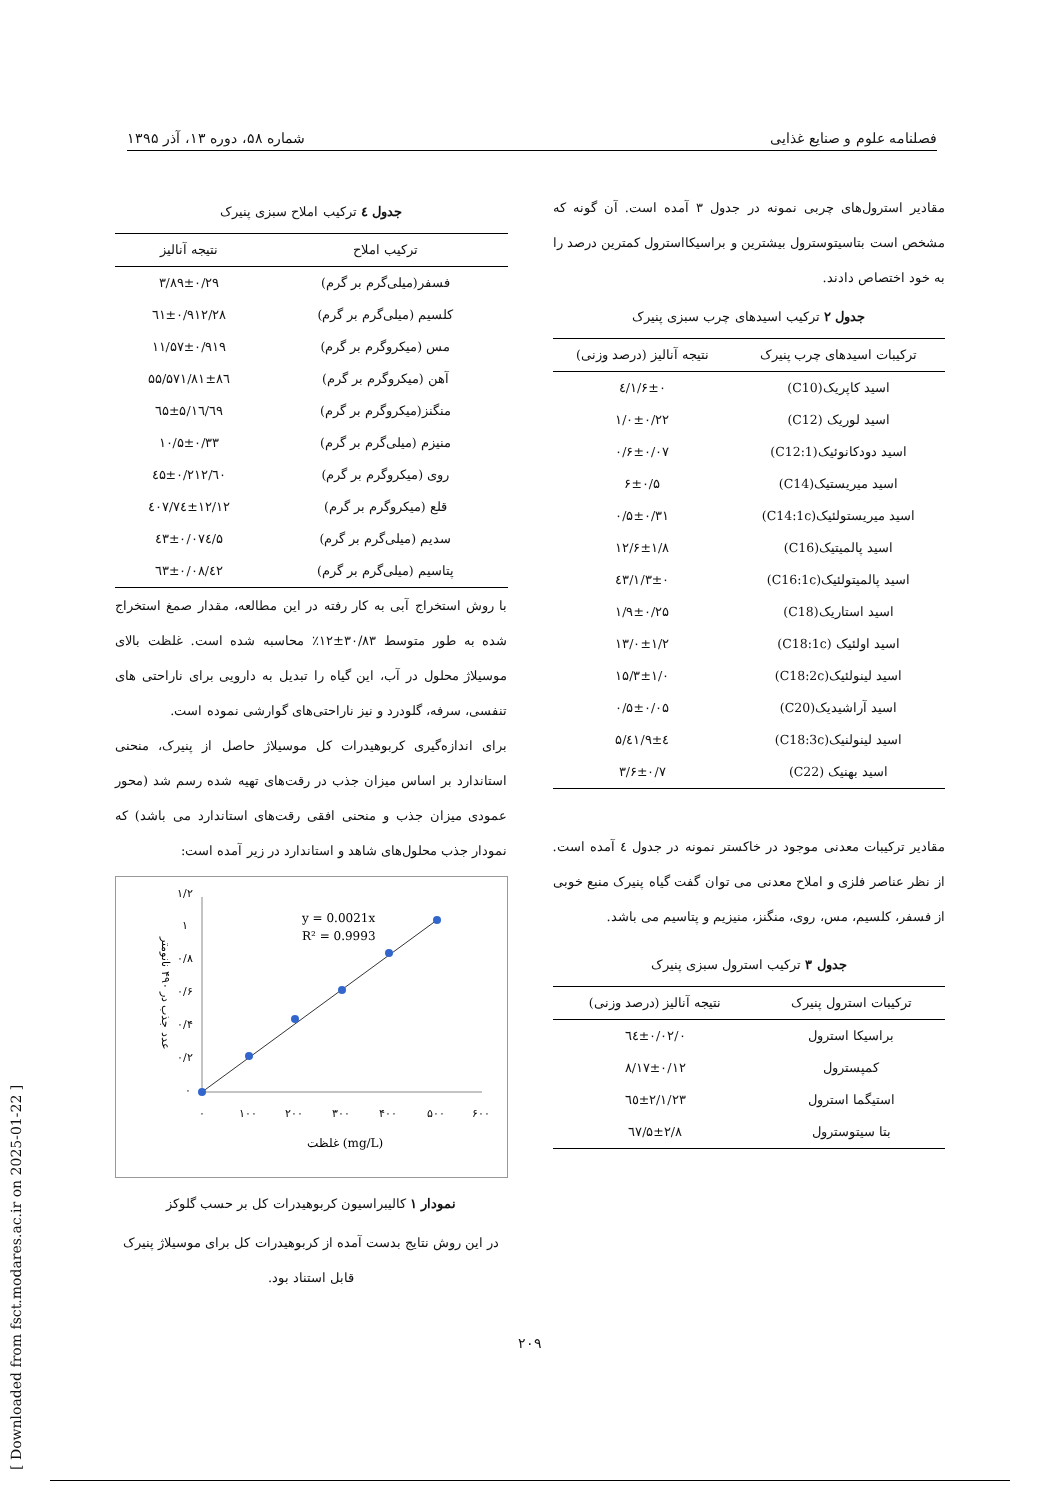فصلنامه علوم و صنایع غذایی شماره ۵۸، دوره ۱۳، آذر ۱۳۹۵
مقادیر استرول‌های چربی نمونه در جدول ۳ آمده است. آن گونه که مشخص است بتاسیتوسترول بیشترین و براسیکااسترول کمترین درصد را به خود اختصاص دادند.
جدول ۲ ترکیب اسیدهای چرب سبزی پنیرک
| ترکیبات اسیدهای چرب پنیرک | نتیجه آنالیز (درصد وزنی) |
| --- | --- |
| اسید کاپریک(C10) | ۱/۶±۰/٤ |
| اسید لوریک (C12) | ۱/۰±۰/۲۲ |
| اسید دودکانوئیک(C12:1) | ۰/۶±۰/۰۷ |
| اسید میریستیک(C14) | ۶±۰/۵ |
| اسید میریستولئیک(C14:1c) | ۰/۵±۰/۳۱ |
| اسید پالمیتیک(C16) | ۱۲/۶±۱/۸ |
| اسید پالمیتولئیک(C16:1c) | ۱/۳±۰/٤۳ |
| اسید استاریک(C18) | ۱/۹±۰/۲۵ |
| اسید اولئیک (C18:1c) | ۱۳/۰±۱/۲ |
| اسید لینولئیک(C18:2c) | ۱۵/۳±۱/۰ |
| اسید آراشیدیک(C20) | ۰/۵±۰/۰۵ |
| اسید لینولنیک(C18:3c) | ٤۱/۹±٤/۵ |
| اسید بهنیک (C22) | ۳/۶±۰/۷ |
مقادیر ترکیبات معدنی موجود در خاکستر نمونه در جدول ٤ آمده است. از نظر عناصر فلزی و املاح معدنی می توان گفت گیاه پنیرک منبع خوبی از فسفر، کلسیم، مس، روی، منگنز، منیزیم و پتاسیم می باشد.
جدول ۳ ترکیب استرول سبزی پنیرک
| ترکیبات استرول پنیرک | نتیجه آنالیز (درصد وزنی) |
| --- | --- |
| براسیکا استرول | ۰/٦٤±۰/۰۲ |
| کمپسترول | ۸/۱۷±۰/۱۲ |
| استیگما استرول | ۲۳/٦٥±۲/۱ |
| بتا سیتوسترول | ٦۷/۵±۲/۸ |
جدول ٤ ترکیب املاح سبزی پنیرک
| ترکیب املاح | نتیجه آنالیز |
| --- | --- |
| فسفر(میلی‌گرم بر گرم) | ۳/۸۹±۰/۲۹ |
| کلسیم (میلی‌گرم بر گرم) | ۲۸/٦۱±۰/۹۱۲ |
| مس (میکروگرم بر گرم) | ۱۱/۵۷±۰/۹۱۹ |
| آهن (میکروگرم بر گرم) | ۵۷۱/۸۱±۸٦/۵۵ |
| منگنز(میکروگرم بر گرم) | ٦۹/٦۵±۵/۱٦ |
| منیزم (میلی‌گرم بر گرم) | ۱۰/۵±۰/۳۳ |
| روی (میکروگرم بر گرم) | ٦۰/٤۵±۰/۲۱۲ |
| قلع (میکروگرم بر گرم) | ٤۰۷/۷٤±۱۲/۱۲ |
| سدیم (میلی‌گرم بر گرم) | ۵/٤۳±۰/۰۷٤ |
| پتاسیم (میلی‌گرم بر گرم) | ٤۲/٦۳±۰/۰۸ |
با روش استخراج آبی به کار رفته در این مطالعه، مقدار صمغ استخراج شده به طور متوسط ۳۰/۸۳±۱۲٪ محاسبه شده است. غلظت بالای موسیلاژ محلول در آب، این گیاه را تبدیل به دارویی برای ناراحتی های تنفسی، سرفه، گلودرد و نیز ناراحتی‌های گوارشی نموده است.
برای اندازه‌گیری کربوهیدرات کل موسیلاژ حاصل از پنیرک، منحنی استاندارد بر اساس میزان جذب در رقت‌های تهیه شده رسم شد (محور عمودی میزان جذب و منحنی افقی رقت‌های استاندارد می باشد) که نمودار جذب محلول‌های شاهد و استاندارد در زیر آمده است:
y = 0.0021x
R² = 0.9993
۱/۲
۱
۰/۸
۰/۶
۰/۴
۰/۲
۰
۰
۱۰۰
۲۰۰
۳۰۰
۴۰۰
۵۰۰
۶۰۰
غلظت (mg/L)
عدد جذب در ۴۹۰ نانومتر
نمودار ۱ کالیبراسیون کربوهیدرات کل بر حسب گلوکز
در این روش نتایج بدست آمده از کربوهیدرات کل برای موسیلاژ پنیرک قابل استناد بود.
۲۰۹
[ Downloaded from fsct.modares.ac.ir on 2025-01-22 ]